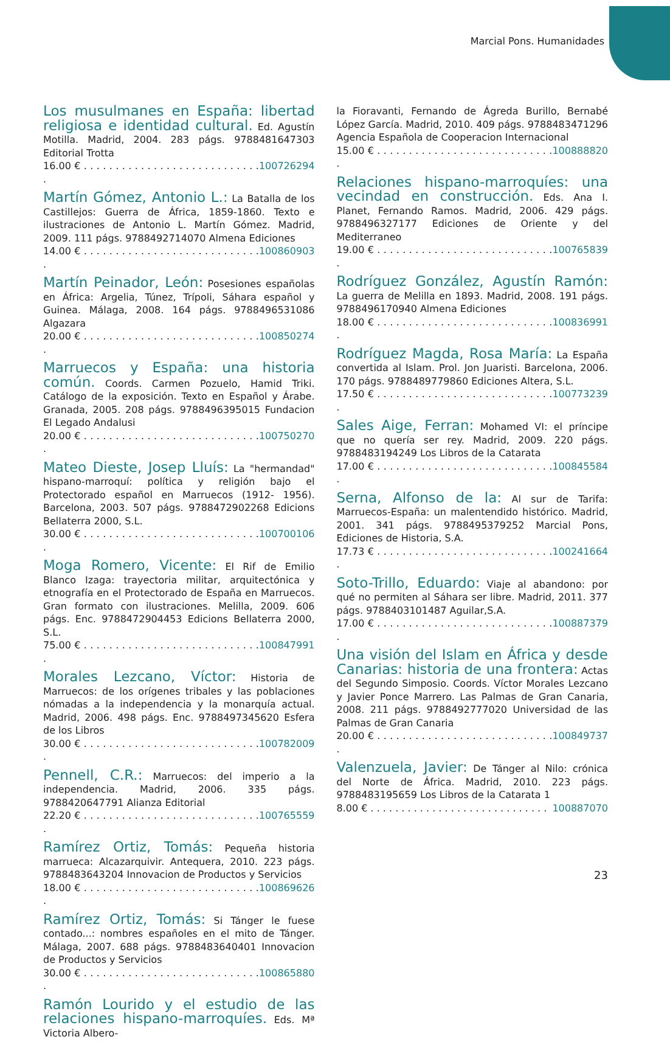Marcial Pons. Humanidades
Los musulmanes en España: libertad religiosa e identidad cultural. Ed. Agustín Motilla. Madrid, 2004. 283 págs. 9788481647303 Editorial Trotta
16.00 € . . . . . . . . . . . . . . . . . . . . . . . . . . . . . 100726294
Martín Gómez, Antonio L.: La Batalla de los Castillejos: Guerra de África, 1859-1860. Texto e ilustraciones de Antonio L. Martín Gómez. Madrid, 2009. 111 págs. 9788492714070 Almena Ediciones
14.00 € . . . . . . . . . . . . . . . . . . . . . . . . . . . . . 100860903
Martín Peinador, León: Posesiones españolas en África: Argelia, Túnez, Trípoli, Sáhara español y Guinea. Málaga, 2008. 164 págs. 9788496531086 Algazara
20.00 € . . . . . . . . . . . . . . . . . . . . . . . . . . . . . 100850274
Marruecos y España: una historia común. Coords. Carmen Pozuelo, Hamid Triki. Catálogo de la exposición. Texto en Español y Árabe. Granada, 2005. 208 págs. 9788496395015 Fundacion El Legado Andalusi
20.00 € . . . . . . . . . . . . . . . . . . . . . . . . . . . . . 100750270
Mateo Dieste, Josep Lluís: La "hermandad" hispano-marroquí: política y religión bajo el Protectorado español en Marruecos (1912- 1956). Barcelona, 2003. 507 págs. 9788472902268 Edicions Bellaterra 2000, S.L.
30.00 € . . . . . . . . . . . . . . . . . . . . . . . . . . . . . 100700106
Moga Romero, Vicente: El Rif de Emilio Blanco Izaga: trayectoria militar, arquitectónica y etnografía en el Protectorado de España en Marruecos. Gran formato con ilustraciones. Melilla, 2009. 606 págs. Enc. 9788472904453 Edicions Bellaterra 2000, S.L.
75.00 € . . . . . . . . . . . . . . . . . . . . . . . . . . . . . 100847991
Morales Lezcano, Víctor: Historia de Marruecos: de los orígenes tribales y las poblaciones nómadas a la independencia y la monarquía actual. Madrid, 2006. 498 págs. Enc. 9788497345620 Esfera de los Libros
30.00 € . . . . . . . . . . . . . . . . . . . . . . . . . . . . . 100782009
Pennell, C.R.: Marruecos: del imperio a la independencia. Madrid, 2006. 335 págs. 9788420647791 Alianza Editorial
22.20 € . . . . . . . . . . . . . . . . . . . . . . . . . . . . . 100765559
Ramírez Ortiz, Tomás: Pequeña historia marrueca: Alcazarquivir. Antequera, 2010. 223 págs. 9788483643204 Innovacion de Productos y Servicios
18.00 € . . . . . . . . . . . . . . . . . . . . . . . . . . . . . 100869626
Ramírez Ortiz, Tomás: Si Tánger le fuese contado...: nombres españoles en el mito de Tánger. Málaga, 2007. 688 págs. 9788483640401 Innovacion de Productos y Servicios
30.00 € . . . . . . . . . . . . . . . . . . . . . . . . . . . . . 100865880
Ramón Lourido y el estudio de las relaciones hispano-marroquíes. Eds. Mª Victoria Albero-
la Fioravanti, Fernando de Ágreda Burillo, Bernabé López García. Madrid, 2010. 409 págs. 9788483471296 Agencia Española de Cooperacion Internacional
15.00 € . . . . . . . . . . . . . . . . . . . . . . . . . . . . . 100888820
Relaciones hispano-marroquíes: una vecindad en construcción. Eds. Ana I. Planet, Fernando Ramos. Madrid, 2006. 429 págs. 9788496327177 Ediciones de Oriente y del Mediterraneo
19.00 € . . . . . . . . . . . . . . . . . . . . . . . . . . . . . 100765839
Rodríguez González, Agustín Ramón: La guerra de Melilla en 1893. Madrid, 2008. 191 págs. 9788496170940 Almena Ediciones
18.00 € . . . . . . . . . . . . . . . . . . . . . . . . . . . . . 100836991
Rodríguez Magda, Rosa María: La España convertida al Islam. Prol. Jon Juaristi. Barcelona, 2006. 170 págs. 9788489779860 Ediciones Altera, S.L.
17.50 € . . . . . . . . . . . . . . . . . . . . . . . . . . . . . 100773239
Sales Aige, Ferran: Mohamed VI: el príncipe que no quería ser rey. Madrid, 2009. 220 págs. 9788483194249 Los Libros de la Catarata
17.00 € . . . . . . . . . . . . . . . . . . . . . . . . . . . . . 100845584
Serna, Alfonso de la: Al sur de Tarifa: Marruecos-España: un malentendido histórico. Madrid, 2001. 341 págs. 9788495379252 Marcial Pons, Ediciones de Historia, S.A.
17.73 € . . . . . . . . . . . . . . . . . . . . . . . . . . . . . 100241664
Soto-Trillo, Eduardo: Viaje al abandono: por qué no permiten al Sáhara ser libre. Madrid, 2011. 377 págs. 9788403101487 Aguilar,S.A.
17.00 € . . . . . . . . . . . . . . . . . . . . . . . . . . . . . 100887379
Una visión del Islam en África y desde Canarias: historia de una frontera: Actas del Segundo Simposio. Coords. Víctor Morales Lezcano y Javier Ponce Marrero. Las Palmas de Gran Canaria, 2008. 211 págs. 9788492777020 Universidad de las Palmas de Gran Canaria
20.00 € . . . . . . . . . . . . . . . . . . . . . . . . . . . . . 100849737
Valenzuela, Javier: De Tánger al Nilo: crónica del Norte de África. Madrid, 2010. 223 págs. 9788483195659 Los Libros de la Catarata 1
8.00 € . . . . . . . . . . . . . . . . . . . . . . . . . . . . . 100887070
23